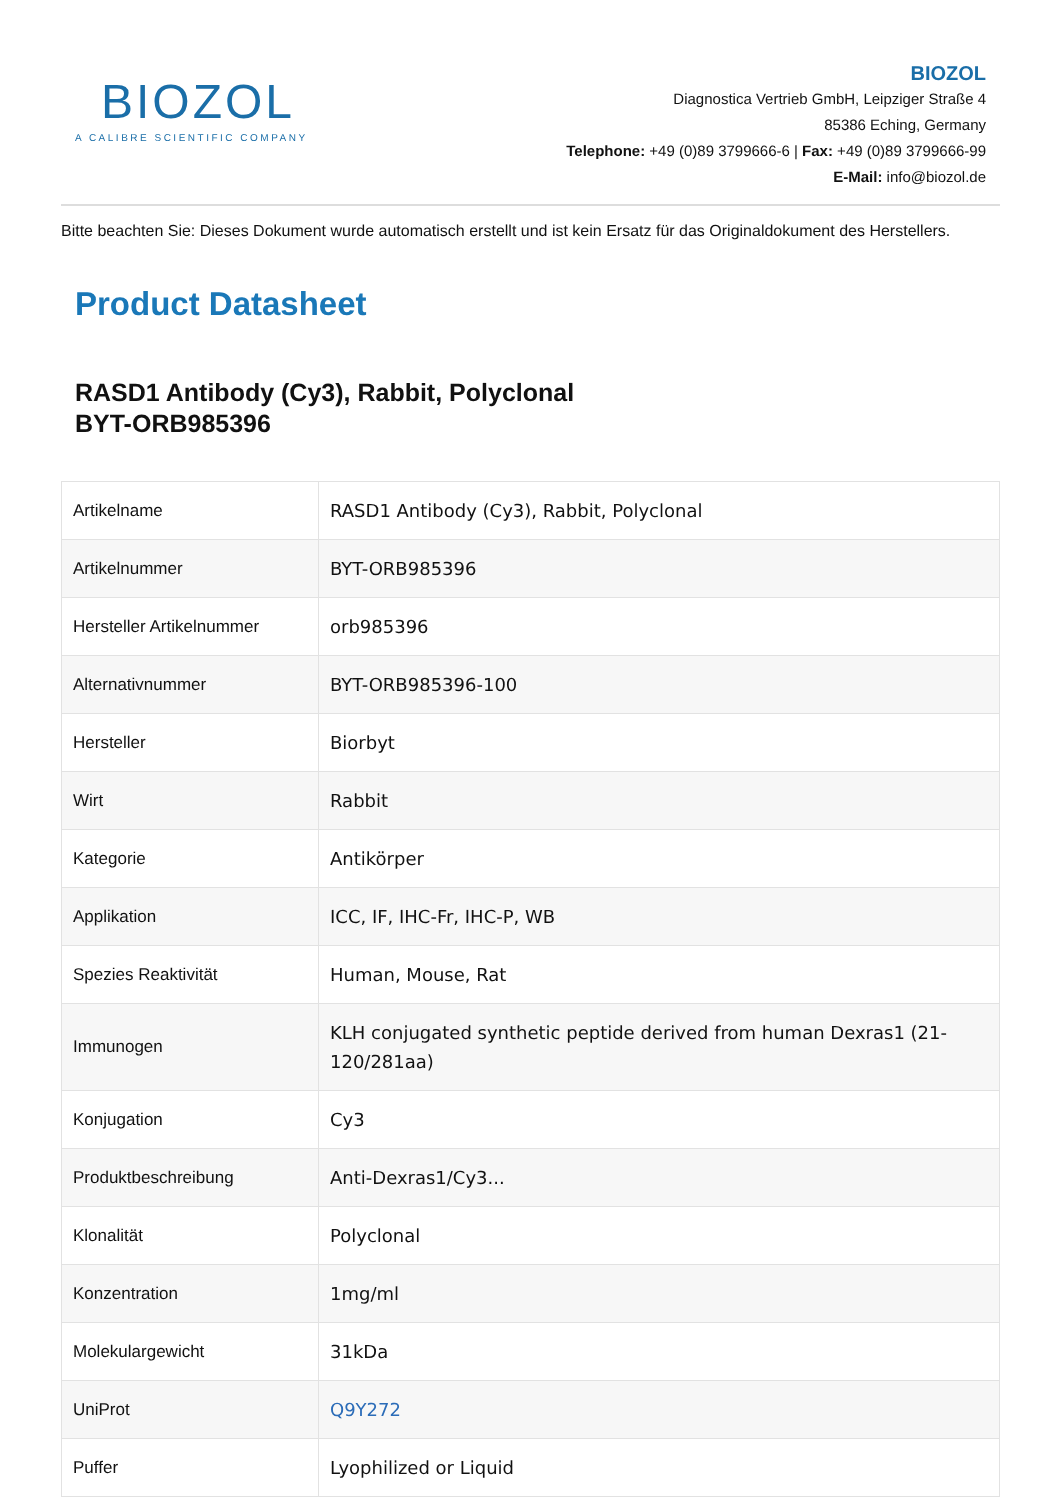BIOZOL
A CALIBRE SCIENTIFIC COMPANY
BIOZOL
Diagnostica Vertrieb GmbH, Leipziger Straße 4
85386 Eching, Germany
Telephone: +49 (0)89 3799666-6 | Fax: +49 (0)89 3799666-99
E-Mail: info@biozol.de
Bitte beachten Sie: Dieses Dokument wurde automatisch erstellt und ist kein Ersatz für das Originaldokument des Herstellers.
Product Datasheet
RASD1 Antibody (Cy3), Rabbit, Polyclonal
BYT-ORB985396
| Artikelname | RASD1 Antibody (Cy3), Rabbit, Polyclonal |
| Artikelnummer | BYT-ORB985396 |
| Hersteller Artikelnummer | orb985396 |
| Alternativnummer | BYT-ORB985396-100 |
| Hersteller | Biorbyt |
| Wirt | Rabbit |
| Kategorie | Antikörper |
| Applikation | ICC, IF, IHC-Fr, IHC-P, WB |
| Spezies Reaktivität | Human, Mouse, Rat |
| Immunogen | KLH conjugated synthetic peptide derived from human Dexras1 (21-120/281aa) |
| Konjugation | Cy3 |
| Produktbeschreibung | Anti-Dexras1/Cy3... |
| Klonalität | Polyclonal |
| Konzentration | 1mg/ml |
| Molekulargewicht | 31kDa |
| UniProt | Q9Y272 |
| Puffer | Lyophilized or Liquid |